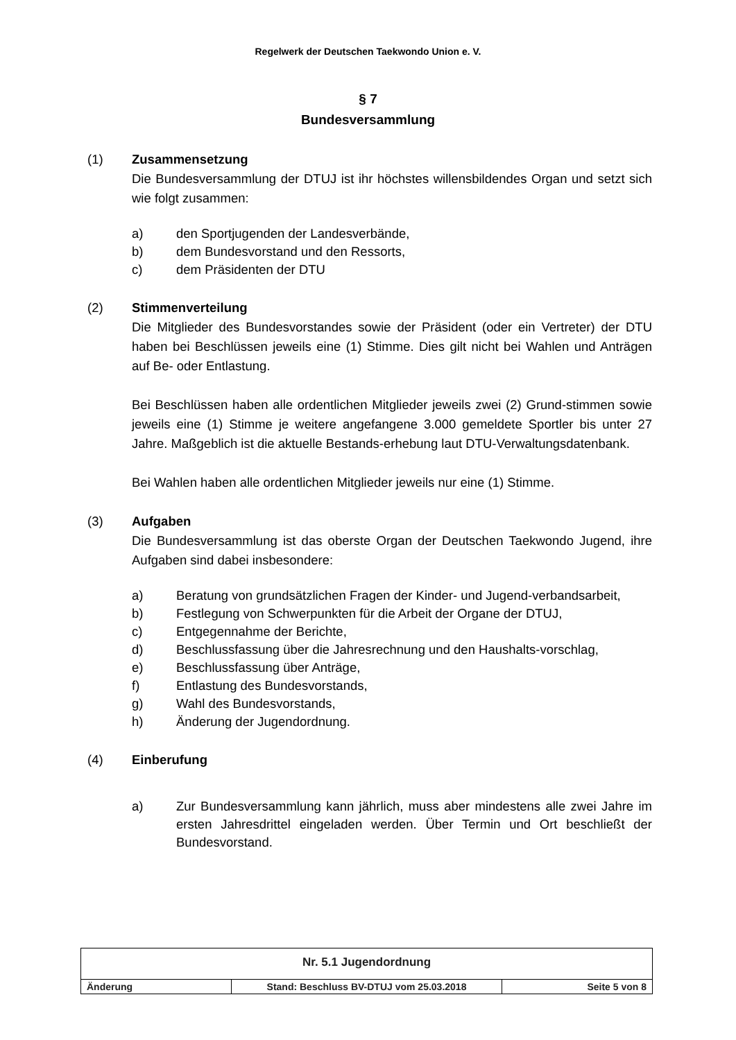Regelwerk der Deutschen Taekwondo Union e. V.
§ 7
Bundesversammlung
(1) Zusammensetzung
Die Bundesversammlung der DTUJ ist ihr höchstes willensbildendes Organ und setzt sich wie folgt zusammen:
a) den Sportjugenden der Landesverbände,
b) dem Bundesvorstand und den Ressorts,
c) dem Präsidenten der DTU
(2) Stimmenverteilung
Die Mitglieder des Bundesvorstandes sowie der Präsident (oder ein Vertreter) der DTU haben bei Beschlüssen jeweils eine (1) Stimme. Dies gilt nicht bei Wahlen und Anträgen auf Be- oder Entlastung.
Bei Beschlüssen haben alle ordentlichen Mitglieder jeweils zwei (2) Grund-stimmen sowie jeweils eine (1) Stimme je weitere angefangene 3.000 gemeldete Sportler bis unter 27 Jahre. Maßgeblich ist die aktuelle Bestands-erhebung laut DTU-Verwaltungsdatenbank.
Bei Wahlen haben alle ordentlichen Mitglieder jeweils nur eine (1) Stimme.
(3) Aufgaben
Die Bundesversammlung ist das oberste Organ der Deutschen Taekwondo Jugend, ihre Aufgaben sind dabei insbesondere:
a) Beratung von grundsätzlichen Fragen der Kinder- und Jugend-verbandsarbeit,
b) Festlegung von Schwerpunkten für die Arbeit der Organe der DTUJ,
c) Entgegennahme der Berichte,
d) Beschlussfassung über die Jahresrechnung und den Haushalts-vorschlag,
e) Beschlussfassung über Anträge,
f) Entlastung des Bundesvorstands,
g) Wahl des Bundesvorstands,
h) Änderung der Jugendordnung.
(4) Einberufung
a) Zur Bundesversammlung kann jährlich, muss aber mindestens alle zwei Jahre im ersten Jahresdrittel eingeladen werden. Über Termin und Ort beschließt der Bundesvorstand.
| Nr. 5.1 Jugendordnung | | |
| Änderung | Stand: Beschluss BV-DTUJ vom 25.03.2018 | Seite 5 von 8 |